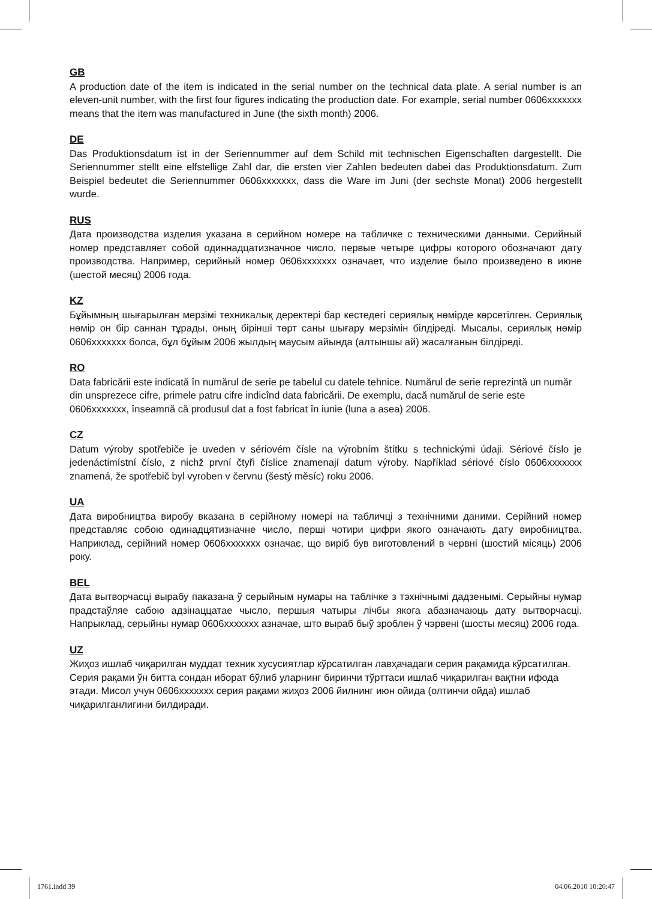GB
A production date of the item is indicated in the serial number on the technical data plate. A serial number is an eleven-unit number, with the first four figures indicating the production date. For example, serial number 0606xxxxxxx means that the item was manufactured in June (the sixth month) 2006.
DE
Das Produktionsdatum ist in der Seriennummer auf dem Schild mit technischen Eigenschaften dargestellt. Die Seriennummer stellt eine elfstellige Zahl dar, die ersten vier Zahlen bedeuten dabei das Produktionsdatum. Zum Beispiel bedeutet die Seriennummer 0606xxxxxxx, dass die Ware im Juni (der sechste Monat) 2006 hergestellt wurde.
RUS
Дата производства изделия указана в серийном номере на табличке с техническими данными. Серийный номер представляет собой одиннадцатизначное число, первые четыре цифры которого обозначают дату производства. Например, серийный номер 0606xxxxxxx означает, что изделие было произведено в июне (шестой месяц) 2006 года.
KZ
Бұйымның шығарылған мерзімі техникалық деректері бар кестедегі сериялық нөмірде көрсетілген. Сериялық нөмір он бір саннан тұрады, оның бірінші төрт саны шығару мерзімін білдіреді. Мысалы, сериялық нөмір 0606xxxxxxx болса, бұл бұйым 2006 жылдың маусым айында (алтыншы ай) жасалғанын білдіреді.
RO
Data fabricării este indicată în numărul de serie pe tabelul cu datele tehnice. Numărul de serie reprezintă un număr din unsprezece cifre, primele patru cifre indicînd data fabricării. De exemplu, dacă numărul de serie este 0606xxxxxxx, înseamnă că produsul dat a fost fabricat în iunie (luna a asea) 2006.
CZ
Datum výroby spotřebiče je uveden v sériovém čísle na výrobním štítku s technickými údaji. Sériové číslo je jedenáctimístní číslo, z nichž první čtyři číslice znamenají datum výroby. Například sériové číslo 0606xxxxxxx znamená, že spotřebič byl vyroben v červnu (šestý měsíc) roku 2006.
UA
Дата виробництва виробу вказана в серійному номері на табличці з технічними даними. Серійний номер представляє собою одинадцятизначне число, перші чотири цифри якого означають дату виробництва. Наприклад, серійний номер 0606xxxxxxx означає, що виріб був виготовлений в червні (шостий місяць) 2006 року.
BEL
Дата вытворчасці вырабу паказана ў серыйным нумары на таблічке з тэхнічнымі дадзенымі. Серыйны нумар прадстаўляе сабою адзінаццатае чысло, першыя чатыры лічбы якога абазначаюць дату вытворчасці. Напрыклад, серыйны нумар 0606xxxxxxx азначае, што выраб быў зроблен ў чэрвені (шосты месяц) 2006 года.
UZ
Жиҳоз ишлаб чиқарилган муддат техник хусусиятлар кўрсатилган лавҳачадаги серия рақамида кўрсатилган. Серия рақами ўн битта сондан иборат бўлиб уларнинг биринчи тўрттаси ишлаб чиқарилган вақтни ифода этади. Мисол учун 0606xxxxxxx серия рақами жиҳоз 2006 йилнинг июн ойида (олтинчи ойда) ишлаб чиқарилганлигини билдиради.
1761.indd 39 04.06.2010 10:20:47